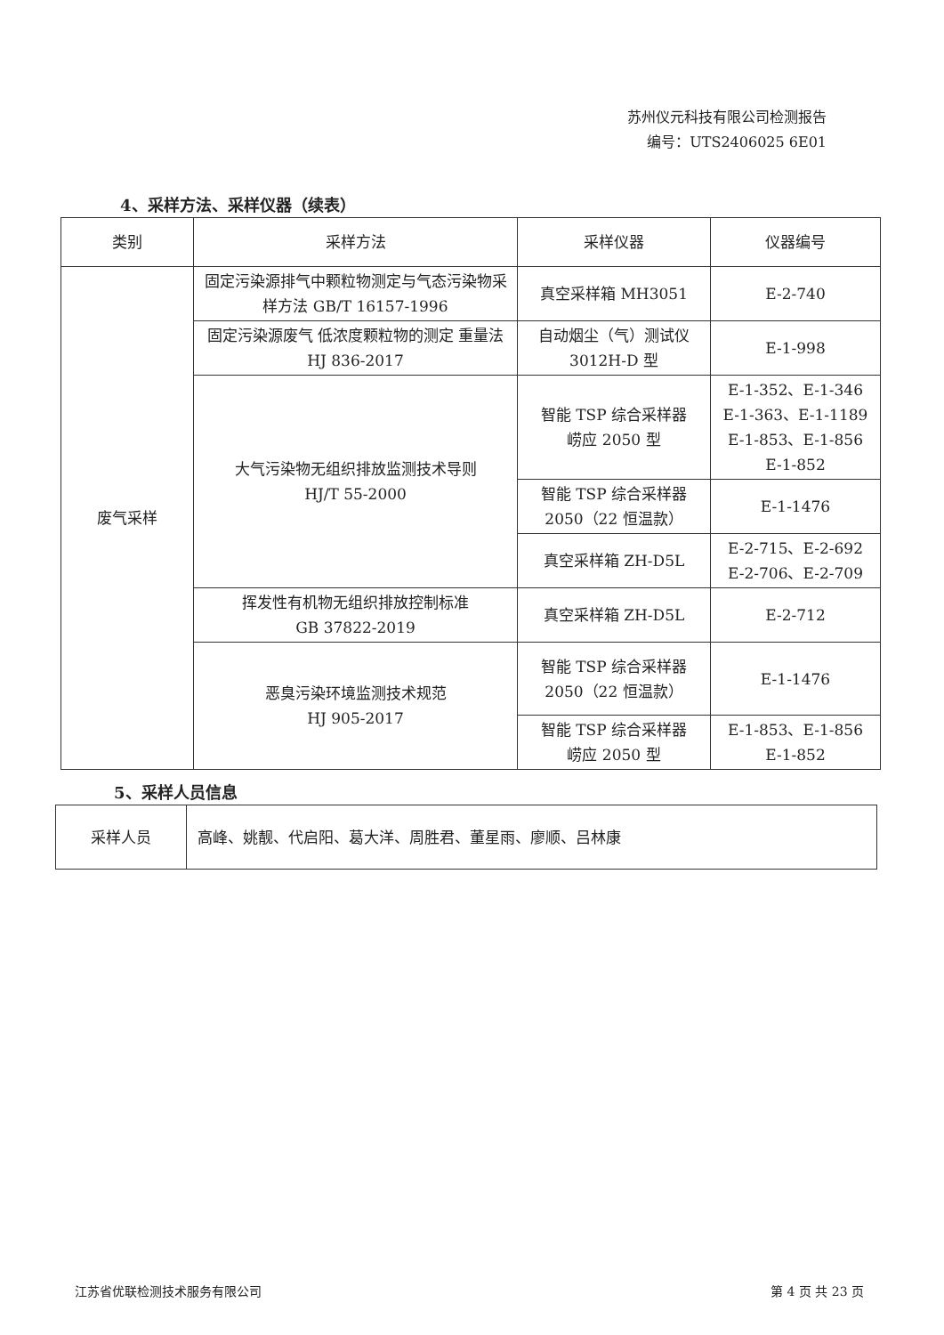苏州仪元科技有限公司检测报告
编号：UTS2406025 6E01
4、采样方法、采样仪器（续表）
| 类别 | 采样方法 | 采样仪器 | 仪器编号 |
| --- | --- | --- | --- |
| 废气采样 | 固定污染源排气中颗粒物测定与气态污染物采样方法 GB/T 16157-1996 | 真空采样箱 MH3051 | E-2-740 |
| | 固定污染源废气 低浓度颗粒物的测定 重量法 HJ 836-2017 | 自动烟尘（气）测试仪 3012H-D 型 | E-1-998 |
| | 大气污染物无组织排放监测技术导则 HJ/T 55-2000 | 智能 TSP 综合采样器 崂应 2050 型 | E-1-352、E-1-346 E-1-363、E-1-1189 E-1-853、E-1-856 E-1-852 |
| | | 智能 TSP 综合采样器 2050（22 恒温款） | E-1-1476 |
| | | 真空采样箱 ZH-D5L | E-2-715、E-2-692 E-2-706、E-2-709 |
| | 挥发性有机物无组织排放控制标准 GB 37822-2019 | 真空采样箱 ZH-D5L | E-2-712 |
| | 恶臭污染环境监测技术规范 HJ 905-2017 | 智能 TSP 综合采样器 2050（22 恒温款） | E-1-1476 |
| | | 智能 TSP 综合采样器 崂应 2050 型 | E-1-853、E-1-856 E-1-852 |
5、采样人员信息
| 采样人员 | 高峰、姚靓、代启阳、葛大洋、周胜君、董星雨、廖顺、吕林康 |
江苏省优联检测技术服务有限公司 第 4 页 共 23 页